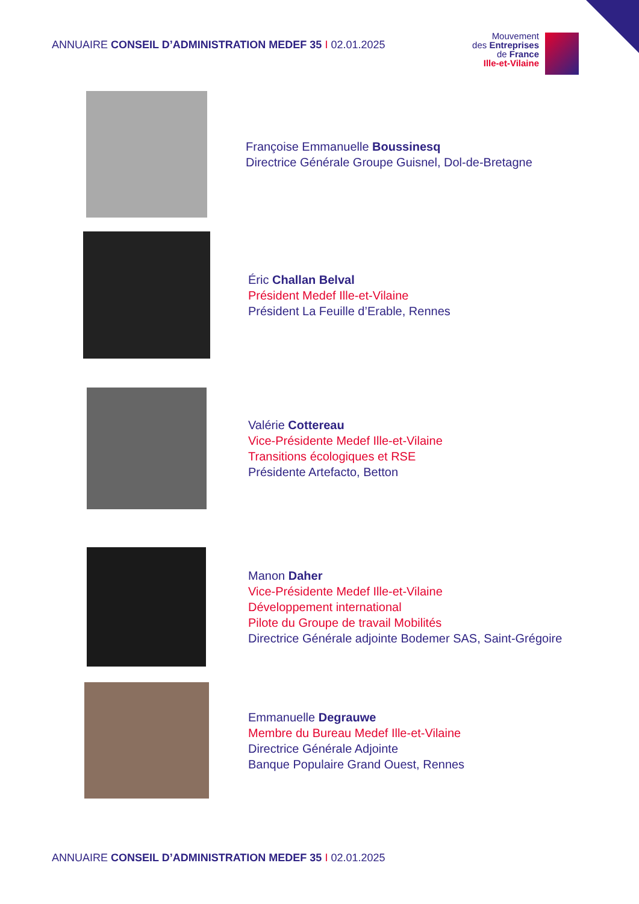ANNUAIRE CONSEIL D’ADMINISTRATION MEDEF 35 I 02.01.2025
Mouvement
des Entreprises
de France
Ille-et-Vilaine
Françoise Emmanuelle Boussinesq
Directrice Générale Groupe Guisnel, Dol-de-Bretagne
Éric Challan Belval
Président Medef Ille-et-Vilaine
Président La Feuille d’Erable, Rennes
Valérie Cottereau
Vice-Présidente Medef Ille-et-Vilaine
Transitions écologiques et RSE
Présidente Artefacto, Betton
Manon Daher
Vice-Présidente Medef Ille-et-Vilaine
Développement international
Pilote du Groupe de travail Mobilités
Directrice Générale adjointe Bodemer SAS, Saint-Grégoire
Emmanuelle Degrauwe
Membre du Bureau Medef Ille-et-Vilaine
Directrice Générale Adjointe
Banque Populaire Grand Ouest, Rennes
ANNUAIRE CONSEIL D’ADMINISTRATION MEDEF 35 I 02.01.2025